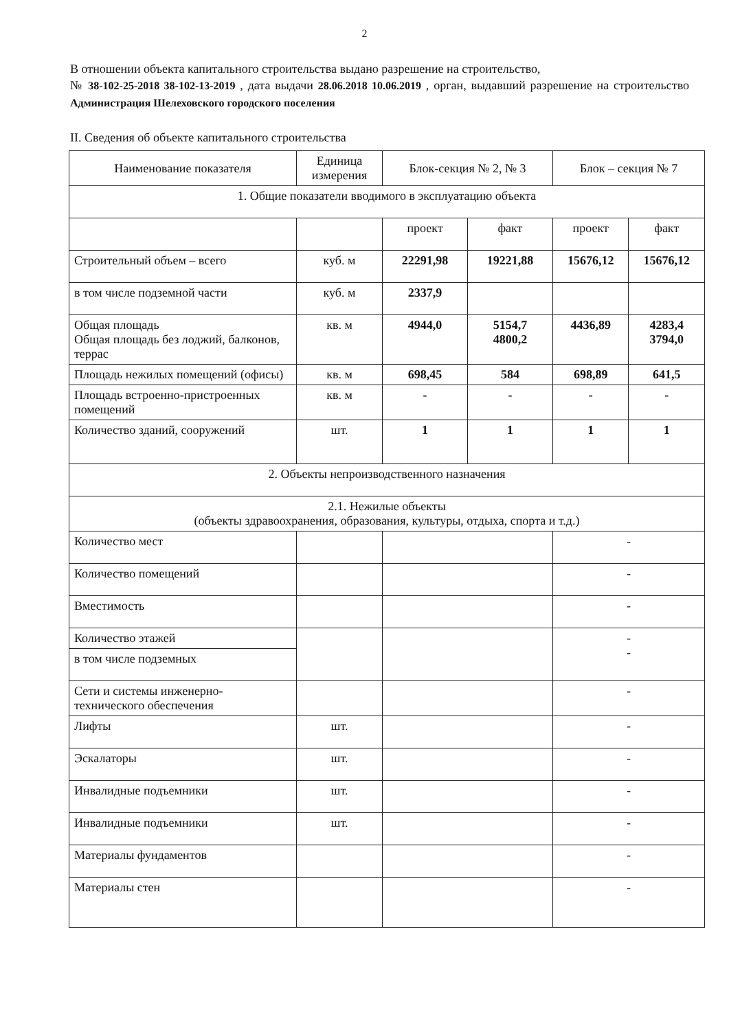2
В отношении объекта капитального строительства выдано разрешение на строительство,
№ 38-102-25-2018 38-102-13-2019 , дата выдачи 28.06.2018 10.06.2019 , орган, выдавший разрешение на строительство Администрация Шелеховского городского поселения
II. Сведения об объекте капитального строительства
| Наименование показателя | Единица измерения | Блок-секция № 2, № 3 | | Блок – секция № 7 | |
| --- | --- | --- | --- | --- | --- |
| 1. Общие показатели вводимого в эксплуатацию объекта | | | | | |
| | | проект | факт | проект | факт |
| Строительный объем – всего | куб. м | 22291,98 | 19221,88 | 15676,12 | 15676,12 |
| в том числе подземной части | куб. м | 2337,9 | | | |
| Общая площадь Общая площадь без лоджий, балконов, террас | кв. м | 4944,0 | 5154,7 4800,2 | 4436,89 | 4283,4 3794,0 |
| Площадь нежилых помещений (офисы) | кв. м | 698,45 | 584 | 698,89 | 641,5 |
| Площадь встроенно-пристроенных помещений | кв. м | - | - | - | - |
| Количество зданий, сооружений | шт. | 1 | 1 | 1 | 1 |
| 2. Объекты непроизводственного назначения | | | | | |
| 2.1. Нежилые объекты (объекты здравоохранения, образования, культуры, отдыха, спорта и т.д.) | | | | | |
| Количество мест | | | | - | |
| Количество помещений | | | | - | |
| Вместимость | | | | - | |
| Количество этажей | | | | - - | |
| в том числе подземных | | | | | |
| Сети и системы инженерно-технического обеспечения | | | | - | |
| Лифты | шт. | | | - | |
| Эскалаторы | шт. | | | - | |
| Инвалидные подъемники | шт. | | | - | |
| Инвалидные подъемники | шт. | | | - | |
| Материалы фундаментов | | | | - | |
| Материалы стен | | | | - | |